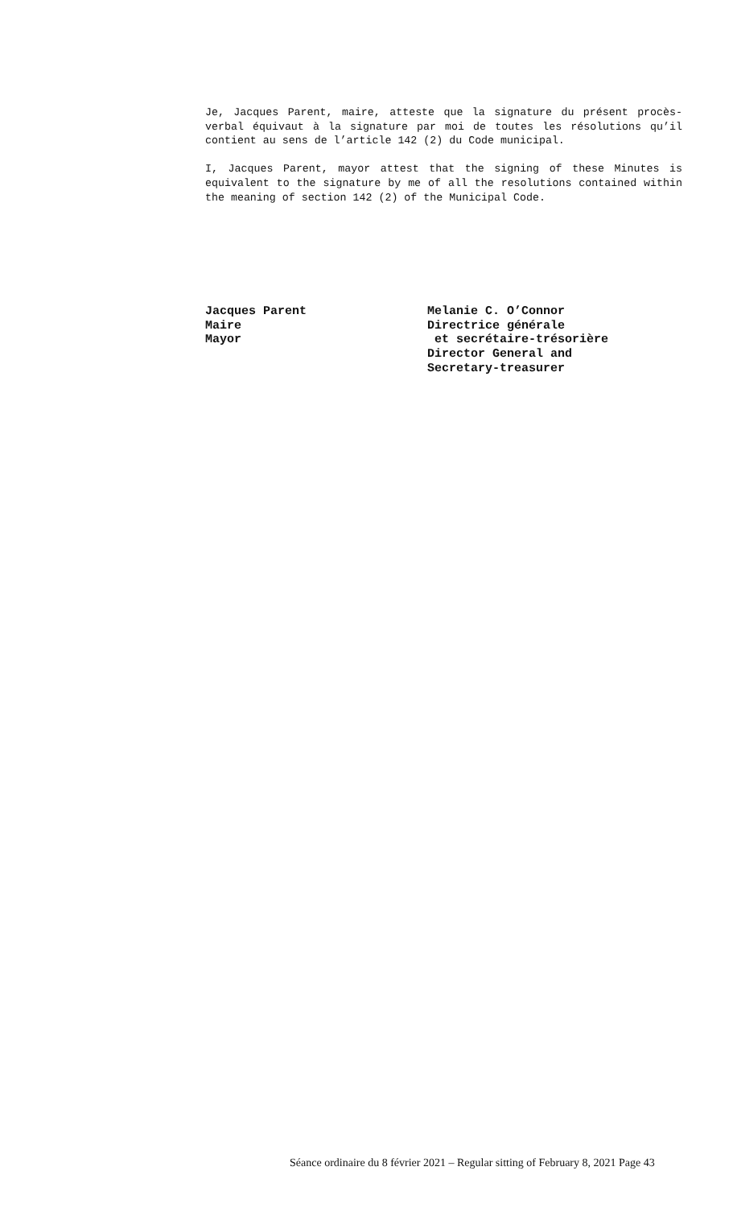Je, Jacques Parent, maire, atteste que la signature du présent procès-verbal équivaut à la signature par moi de toutes les résolutions qu’il contient au sens de l’article 142 (2) du Code municipal.
I, Jacques Parent, mayor attest that the signing of these Minutes is equivalent to the signature by me of all the resolutions contained within the meaning of section 142 (2) of the Municipal Code.
Jacques Parent
Maire
Mayor
Melanie C. O’Connor
Directrice générale
et secrétaire-trésorière
Director General and
Secretary-treasurer
Séance ordinaire du 8 février 2021 – Regular sitting of February 8, 2021 Page 43